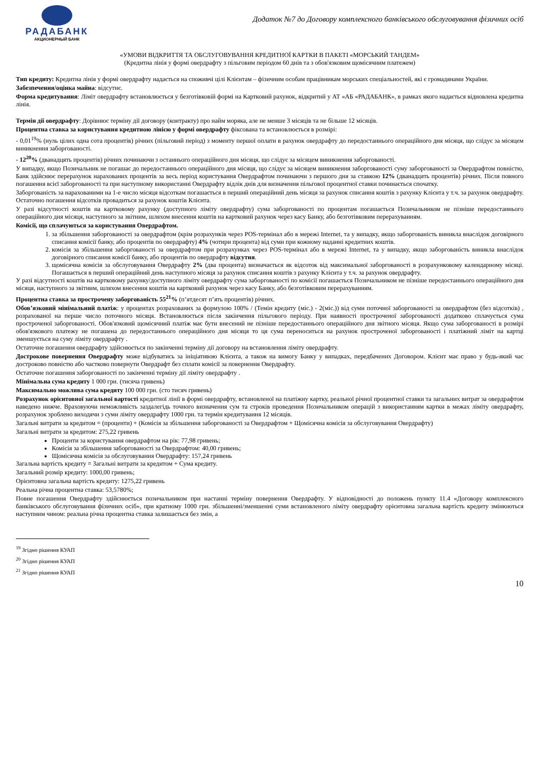РАДАБАНК
АКЦИОНЕРНЫЙ БАНК
Додаток №7 до Договору комплексного банківського обслуговування фізичних осіб
«УМОВИ ВІДКРИТТЯ ТА ОБСЛУГОВУВАННЯ КРЕДИТНОЇ КАРТКИ В ПАКЕТІ «МОРСЬКИЙ ТАНДЕМ»
(Кредитна лінія у формі овердрафту з пільговим періодом 60 днів та з обов'язковим щомісячним платежем)
Тип кредиту: Кредитна лінія у формі овердрафту надається на споживчі цілі Клієнтам – фізичним особам працівникам морських спеціальностей, які є громадянами України.
Забезпечення/оцінка майна: відсутнє.
Форма кредитування: Ліміт овердрафту встановлюється у безготівковій формі на Картковий рахунок, відкритий у АТ «АБ «РАДАБАНК», в рамках якого надається відновлена кредитна лінія.
Термін дії овердрафту: Дорівнює терміну дії договору (контракту) про найм моряка, але не менше 3 місяців та не більше 12 місяців.
Процентна ставка за користування кредитною лінією у формі овердрафту фіксована та встановлюється в розмірі:
- 0,01<sup>19</sup>% (нуль цілих одна сота процентів) річних (пільговий період) з моменту першої оплати в рахунок овердрафту до передостаннього операційного дня місяця, що слідує за місяцем виникнення заборгованості.
- 12<sup>20</sup>% (дванадцять процентів) річних починаючи з останнього операційного дня місяця, що слідує за місяцем виникнення заборгованості.
У випадку, якщо Позичальник не погашає до передостаннього операційного дня місяця, що слідує за місяцем виникнення заборгованості суму заборгованості за Овердрафтом повністю, Банк здійснює перерахунок нарахованих процентів за весь період користування Овердрафтом починаючи з першого дня за ставкою 12% (дванадцять процентів) річних. Після повного погашення всієї заборгованості та при наступному використанні Овердрафту відлік днів для визначення пільгової процентної ставки починається спочатку.
Заборгованість за нарахованими на 1-е число місяця відсоткам погашається в перший операційний день місяця за рахунок списання коштів з рахунку Клієнта у т.ч. за рахунок овердрафту. Остаточно погашення відсотків провадиться за рахунок коштів Клієнта.
У разі відсутності коштів на картковому рахунку (доступного ліміту овердрафту) сума заборгованості по процентам погашається Позичальником не пізніше передостаннього операційного дня місяця, наступного за звітним, шляхом внесення коштів на картковий рахунок через касу Банку, або безготівковим перерахуванням.
Комісії, що сплачуються за користування Овердрафтом.
1. за збільшення заборгованості за овердрафтом (крім розрахунків через POS-термінал або в мережі Internet, та у випадку, якщо заборгованість виникла внаслідок договірного списання комісії банку, або процентів по овердрафту) 4% (чотири процента) від суми при кожному наданні кредитних коштів.
2. комісія за збільшення заборгованості за овердрафтом при розрахунках через POS-термінал або в мережі Internet, та у випадку, якщо заборгованість виникла внаслідок договірного списання комісії банку, або процентів по овердрафту відсутня.
3. щомісячна комісія за обслуговування Овердрафту 2% (два процента) визначається як відсоток від максимальної заборгованості в розрахунковому календарному місяці. Погашається в перший операційний день наступного місяця за рахунок списання коштів з рахунку Клієнта у т.ч. за рахунок овердрафту.
У разі відсутності коштів на картковому рахунку/доступного ліміту овердрафту сума заборгованості по комісії погашається Позичальником не пізніше передостаннього операційного дня місяця, наступного за звітним, шляхом внесення коштів на картковий рахунок через касу Банку, або безготівковим перерахуванням.
Процентна ставка за прострочену заборгованість 55<sup>21</sup>% (п’ятдесят п’ять процентів) річних.
Обов’язковий мінімальний платіж: у процентах розрахованих за формулою 100% / (Темін кредиту (міс.) - 2(міс.)) від суми поточної заборгованості за овердрафтом (без відсотків) , розрахованої на перше число поточного місяця. Встановлюється після закінчення пільгового періоду. При наявності простроченої заборгованості додатково сплачується сума простроченої заборгованості. Обов'язковий щомісячний платіж має бути внесений не пізніше передостаннього операційного дня звітного місяця. Якщо сума заборгованості в розмірі обов'язкового платежу не погашена до передостаннього операційного дня місяця то ця сума переноситься на рахунок простроченої заборгованості і платіжний ліміт на картці зменшується на суму ліміту овердрафту .
Остаточне погашення овердрафту здійснюється по закінченні терміну дії договору на встановлення ліміту овердрафту.
Дострокове повернення Овердрафту може відбуватись за ініціативою Клієнта, а також на вимогу Банку у випадках, передбачених Договором. Клієнт має право у будь-який час достроково повністю або частково повернути Овердрафт без сплати комісії за повернення Овердрафту.
Остаточне погашення заборгованості по закінченні терміну дії ліміту овердрафту .
Мінімальна сума кредиту 1 000 грн. (тисяча гривень)
Максимально можлива сума кредиту 100 000 грн. (сто тисяч гривень)
Розрахунок орієнтовної загальної вартості кредитної лінії в формі овердрафту, встановленої на платіжну картку, реальної річної процентної ставки та загальних витрат за овердрафтом наведено нижче. Враховуючи неможливість заздалегідь точного визначення сум та строків проведення Позичальником операцій з використанням картки в межах ліміту овердрафту, розрахунок зроблено виходячи з суми ліміту овердрафту 1000 грн. та термін кредитування 12 місяців.
Загальні витрати за кредитом = (проценти) + (Комісія за збільшення заборгованості за Овердрафтом + Щомісячна комісія за обслуговування Овердрафту)
Загальні витрати за кредитом: 275,22 гривень
Проценти за користування овердрафтом на рік: 77,98 гривень;
Комісія за збільшення заборгованості за Овердрафтом: 40,00 гривень;
Щомісячна комісія за обслуговування Овердрафту: 157,24 гривень
Загальна вартість кредиту = Загальні витрати за кредитом + Сума кредиту.
Загальний розмір кредиту: 1000,00 гривень;
Орієнтовна загальна вартість кредиту: 1275,22 гривень
Реальна річна процентна ставка: 53,5780%;
Повне погашення Овердрафту здійснюється позичальником при настанні терміну повернення Овердрафту. У відповідності до положень пункту 11.4 «Договору комплексного банківського обслуговування фізичних осіб», при кратному 1000 грн. збільшенні/зменшенні суми встановленого ліміту овердрафту орієнтовна загальна вартість кредиту змінюються наступним чином: реальна річна процентна ставка залишається без змін, а
<sup>19</sup> Згідно рішення КУАП
<sup>20</sup> Згідно рішення КУАП
<sup>21</sup> Згідно рішення КУАП
10